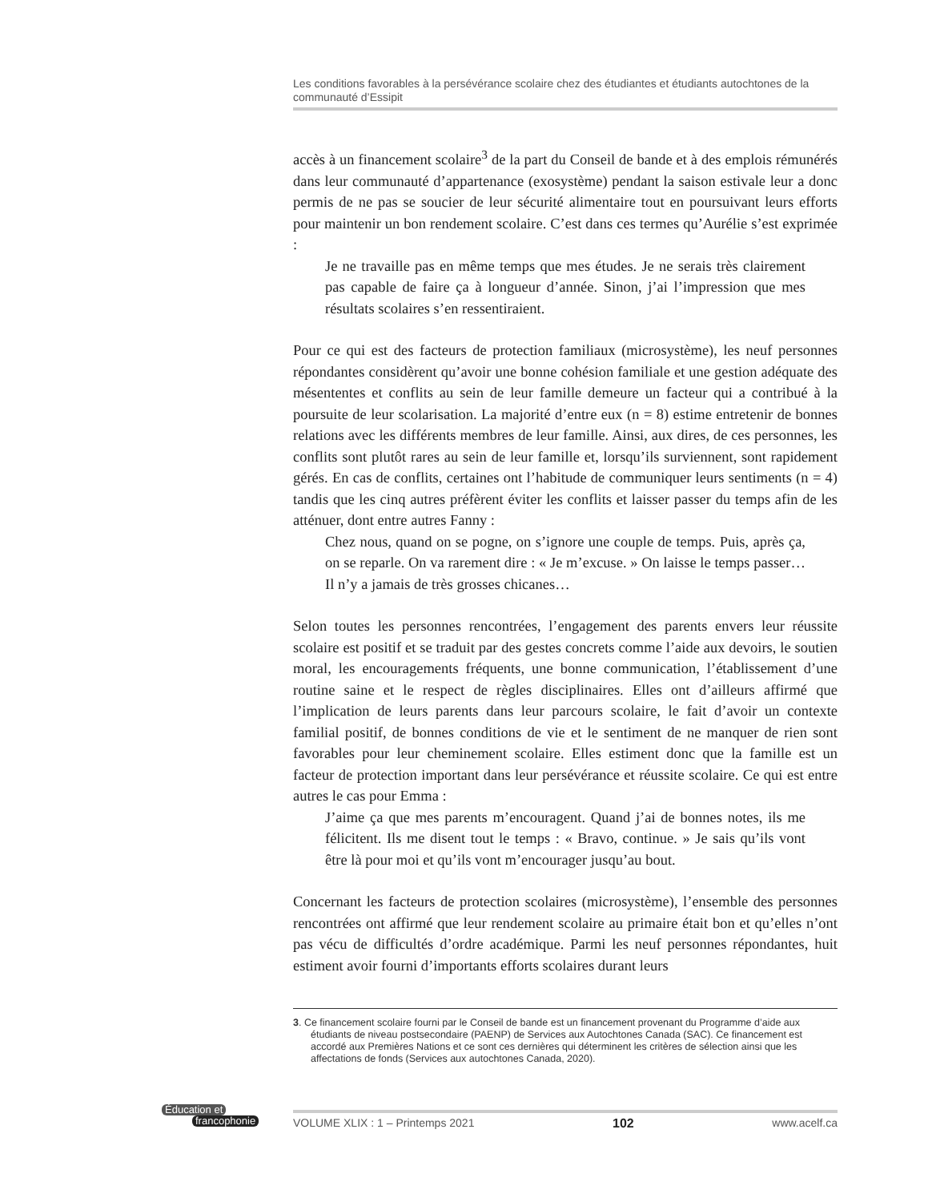Les conditions favorables à la persévérance scolaire chez des étudiantes et étudiants autochtones de la communauté d’Essipit
accès à un financement scolaire<sup>3</sup> de la part du Conseil de bande et à des emplois rémunérés dans leur communauté d’appartenance (exosystème) pendant la saison estivale leur a donc permis de ne pas se soucier de leur sécurité alimentaire tout en poursuivant leurs efforts pour maintenir un bon rendement scolaire. C’est dans ces termes qu’Aurélie s’est exprimée :
Je ne travaille pas en même temps que mes études. Je ne serais très clairement pas capable de faire ça à longueur d’année. Sinon, j’ai l’impression que mes résultats scolaires s’en ressentiraient.
Pour ce qui est des facteurs de protection familiaux (microsystème), les neuf personnes répondantes considèrent qu’avoir une bonne cohésion familiale et une gestion adéquate des mésententes et conflits au sein de leur famille demeure un facteur qui a contribué à la poursuite de leur scolarisation. La majorité d’entre eux (n = 8) estime entretenir de bonnes relations avec les différents membres de leur famille. Ainsi, aux dires, de ces personnes, les conflits sont plutôt rares au sein de leur famille et, lorsqu’ils surviennent, sont rapidement gérés. En cas de conflits, certaines ont l’habitude de communiquer leurs sentiments (n = 4) tandis que les cinq autres préfèrent éviter les conflits et laisser passer du temps afin de les atténuer, dont entre autres Fanny :
Chez nous, quand on se pogne, on s’ignore une couple de temps. Puis, après ça, on se reparle. On va rarement dire : « Je m’excuse. » On laisse le temps passer… Il n’y a jamais de très grosses chicanes…
Selon toutes les personnes rencontrées, l’engagement des parents envers leur réussite scolaire est positif et se traduit par des gestes concrets comme l’aide aux devoirs, le soutien moral, les encouragements fréquents, une bonne communication, l’établissement d’une routine saine et le respect de règles disciplinaires. Elles ont d’ailleurs affirmé que l’implication de leurs parents dans leur parcours scolaire, le fait d’avoir un contexte familial positif, de bonnes conditions de vie et le sentiment de ne manquer de rien sont favorables pour leur cheminement scolaire. Elles estiment donc que la famille est un facteur de protection important dans leur persévérance et réussite scolaire. Ce qui est entre autres le cas pour Emma :
J’aime ça que mes parents m’encouragent. Quand j’ai de bonnes notes, ils me félicitent. Ils me disent tout le temps : « Bravo, continue. » Je sais qu’ils vont être là pour moi et qu’ils vont m’encourager jusqu’au bout.
Concernant les facteurs de protection scolaires (microsystème), l’ensemble des personnes rencontrées ont affirmé que leur rendement scolaire au primaire était bon et qu’elles n’ont pas vécu de difficultés d’ordre académique. Parmi les neuf personnes répondantes, huit estiment avoir fourni d’importants efforts scolaires durant leurs
3. Ce financement scolaire fourni par le Conseil de bande est un financement provenant du Programme d’aide aux étudiants de niveau postsecondaire (PAENP) de Services aux Autochtones Canada (SAC). Ce financement est accordé aux Premières Nations et ce sont ces dernières qui déterminent les critères de sélection ainsi que les affectations de fonds (Services aux autochtones Canada, 2020).
Éducation et
francophonie
VOLUME XLIX : 1 – Printemps 2021 102 www.acelf.ca